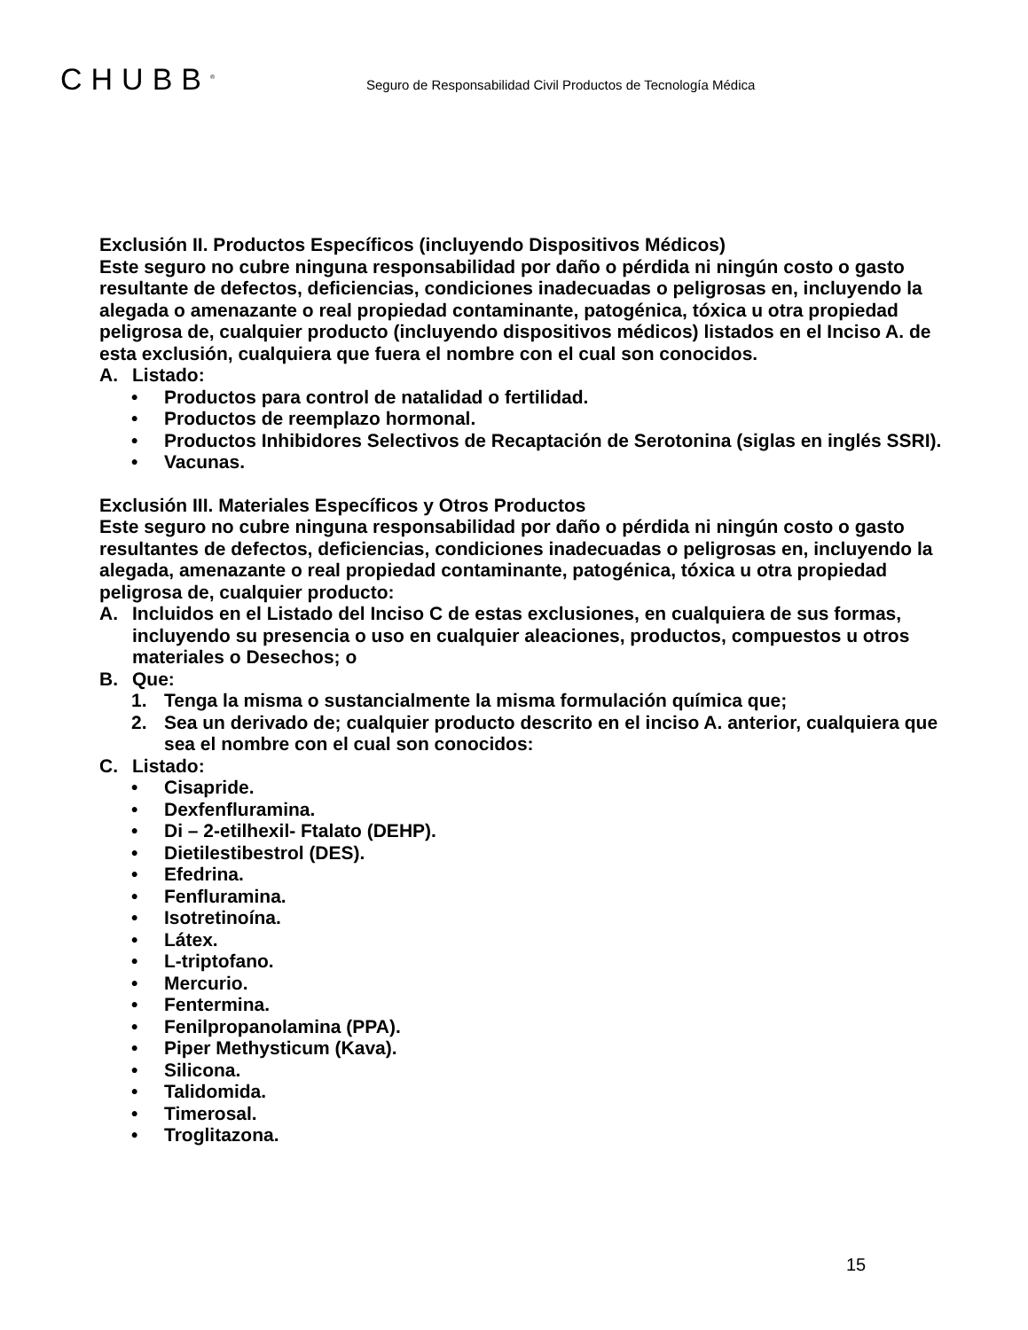CHUBB<sup>®</sup>
Seguro de Responsabilidad Civil Productos de Tecnología Médica
Exclusión II. Productos Específicos (incluyendo Dispositivos Médicos)
Este seguro no cubre ninguna responsabilidad por daño o pérdida ni ningún costo o gasto resultante de defectos, deficiencias, condiciones inadecuadas o peligrosas en, incluyendo la alegada o amenazante o real propiedad contaminante, patogénica, tóxica u otra propiedad peligrosa de, cualquier producto (incluyendo dispositivos médicos) listados en el Inciso A. de esta exclusión, cualquiera que fuera el nombre con el cual son conocidos.
A. Listado:
• Productos para control de natalidad o fertilidad.
• Productos de reemplazo hormonal.
• Productos Inhibidores Selectivos de Recaptación de Serotonina (siglas en inglés SSRI).
• Vacunas.
Exclusión III. Materiales Específicos y Otros Productos
Este seguro no cubre ninguna responsabilidad por daño o pérdida ni ningún costo o gasto resultantes de defectos, deficiencias, condiciones inadecuadas o peligrosas en, incluyendo la alegada, amenazante o real propiedad contaminante, patogénica, tóxica u otra propiedad peligrosa de, cualquier producto:
A. Incluidos en el Listado del Inciso C de estas exclusiones, en cualquiera de sus formas, incluyendo su presencia o uso en cualquier aleaciones, productos, compuestos u otros materiales o Desechos; o
B. Que:
1. Tenga la misma o sustancialmente la misma formulación química que;
2. Sea un derivado de; cualquier producto descrito en el inciso A. anterior, cualquiera que sea el nombre con el cual son conocidos:
C. Listado:
• Cisapride.
• Dexfenfluramina.
• Di – 2-etilhexil- Ftalato (DEHP).
• Dietilestibestrol (DES).
• Efedrina.
• Fenfluramina.
• Isotretinoína.
• Látex.
• L-triptofano.
• Mercurio.
• Fentermina.
• Fenilpropanolamina (PPA).
• Piper Methysticum (Kava).
• Silicona.
• Talidomida.
• Timerosal.
• Troglitazona.
15